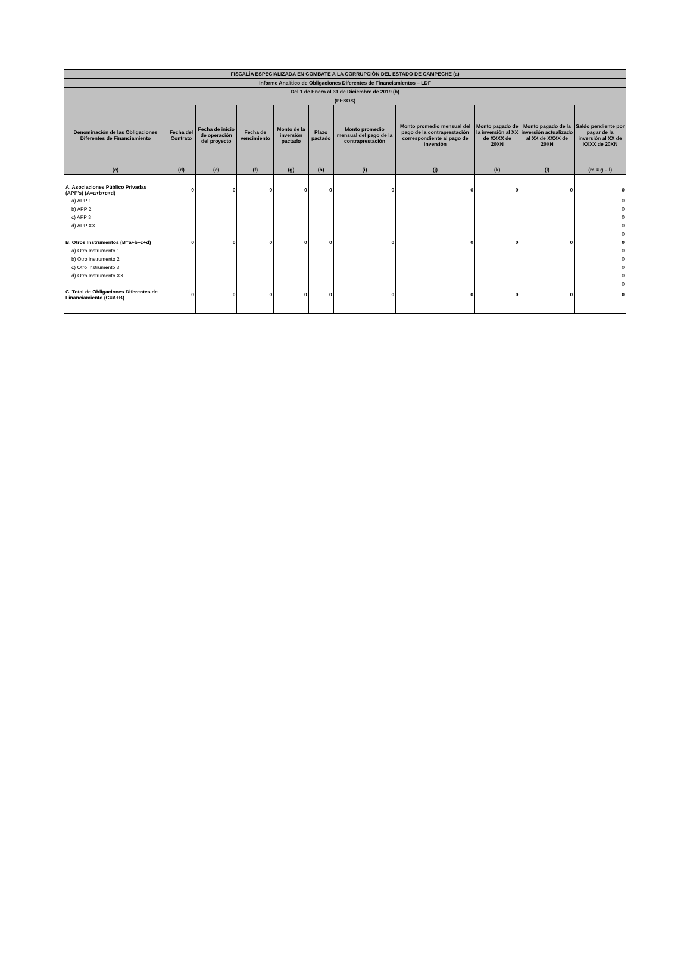| FISCALÍA ESPECIALIZADA EN COMBATE A LA CORRUPCIÓN DEL ESTADO DE CAMPECHE (a) | | | | | | | | | | |
| --- | --- | --- | --- | --- | --- | --- | --- | --- | --- | --- |
| Informe Analítico de Obligaciones Diferentes de Financiamientos – LDF | | | | | | | | | | |
| Del 1 de Enero al 31 de Diciembre de 2019 (b) | | | | | | | | | | |
| (PESOS) | | | | | | | | | | |
| Denominación de las Obligaciones Diferentes de Financiamiento | Fecha del Contrato | Fecha de inicio de operación del proyecto | Fecha de vencimiento | Monto de la inversión pactado | Plazo pactado | Monto promedio mensual del pago de la contraprestación | Monto promedio mensual del pago de la contraprestación correspondiente al pago de inversión | Monto pagado de la inversión al XX de XXXX de 20XN | Monto pagado de la inversión actualizado al XX de XXXX de 20XN | Saldo pendiente por pagar de la inversión al XX de XXXX de 20XN |
| (c) | (d) | (e) | (f) | (g) | (h) | (i) | (j) | (k) | (l) | (m = g – l) |
| A. Asociaciones Público Privadas (APP’s) (A=a+b+c+d) | 0 | 0 | 0 | 0 | 0 | 0 | 0 | 0 | 0 | 0 |
| a) APP 1 | | | | | | | | | | 0 |
| b) APP 2 | | | | | | | | | | 0 |
| c) APP 3 | | | | | | | | | | 0 |
| d) APP XX | | | | | | | | | | 0 |
| | | | | | | | | | | 0 |
| B. Otros Instrumentos (B=a+b+c+d) | 0 | 0 | 0 | 0 | 0 | 0 | 0 | 0 | 0 | 0 |
| a) Otro Instrumento 1 | | | | | | | | | | 0 |
| b) Otro Instrumento 2 | | | | | | | | | | 0 |
| c) Otro Instrumento 3 | | | | | | | | | | 0 |
| d) Otro Instrumento XX | | | | | | | | | | 0 |
| | | | | | | | | | | 0 |
| C. Total de Obligaciones Diferentes de Financiamiento (C=A+B) | 0 | 0 | 0 | 0 | 0 | 0 | 0 | 0 | 0 | 0 |